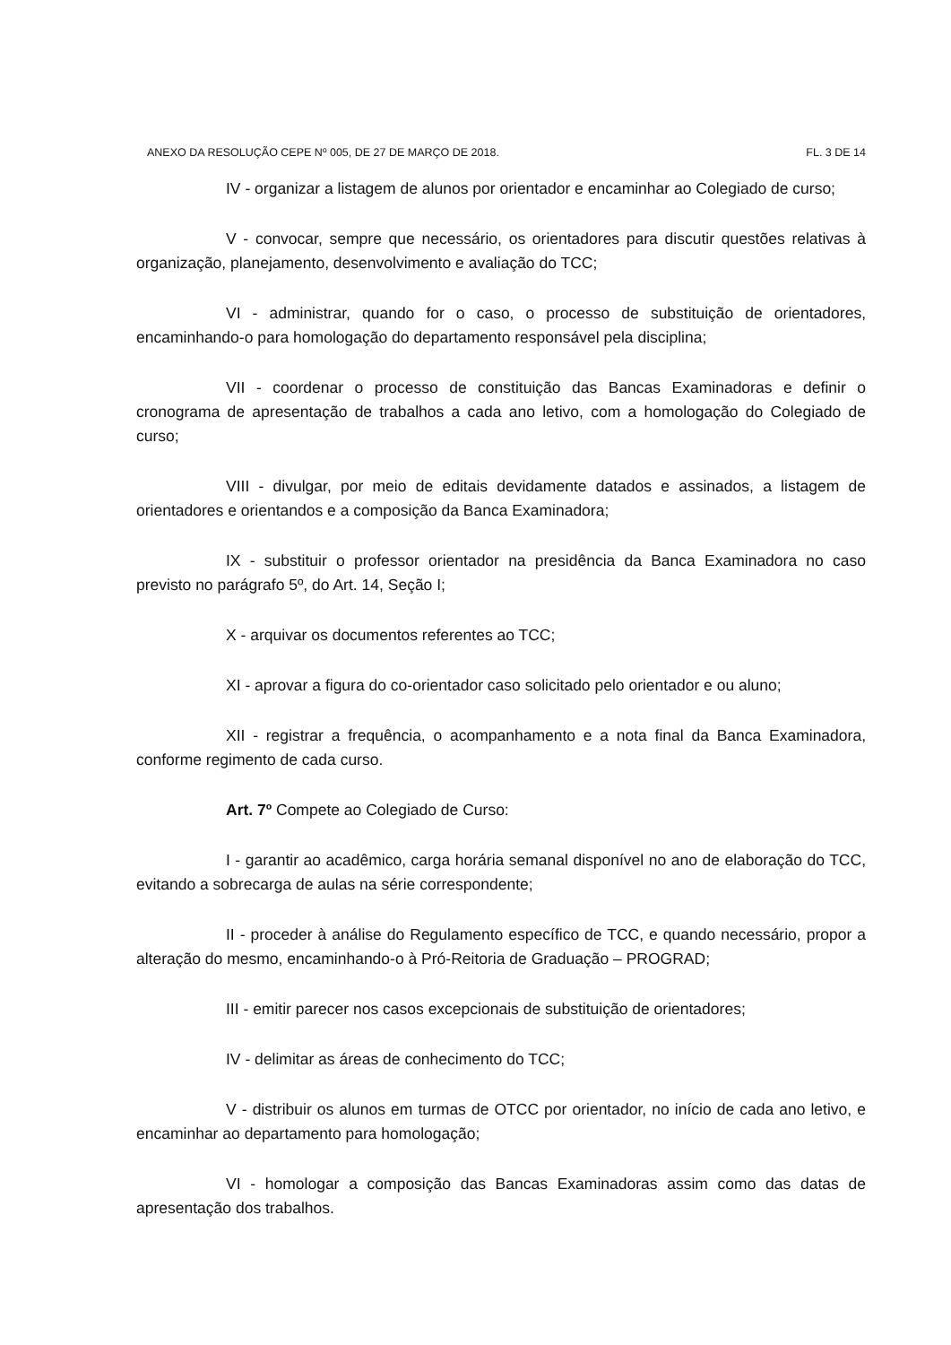ANEXO DA RESOLUÇÃO CEPE Nº 005, DE 27 DE MARÇO DE 2018. FL. 3 DE 14
IV - organizar a listagem de alunos por orientador e encaminhar ao Colegiado de curso;
V - convocar, sempre que necessário, os orientadores para discutir questões relativas à organização, planejamento, desenvolvimento e avaliação do TCC;
VI - administrar, quando for o caso, o processo de substituição de orientadores, encaminhando-o para homologação do departamento responsável pela disciplina;
VII - coordenar o processo de constituição das Bancas Examinadoras e definir o cronograma de apresentação de trabalhos a cada ano letivo, com a homologação do Colegiado de curso;
VIII - divulgar, por meio de editais devidamente datados e assinados, a listagem de orientadores e orientandos e a composição da Banca Examinadora;
IX - substituir o professor orientador na presidência da Banca Examinadora no caso previsto no parágrafo 5º, do Art. 14, Seção I;
X - arquivar os documentos referentes ao TCC;
XI - aprovar a figura do co-orientador caso solicitado pelo orientador e ou aluno;
XII - registrar a frequência, o acompanhamento e a nota final da Banca Examinadora, conforme regimento de cada curso.
Art. 7º Compete ao Colegiado de Curso:
I - garantir ao acadêmico, carga horária semanal disponível no ano de elaboração do TCC, evitando a sobrecarga de aulas na série correspondente;
II - proceder à análise do Regulamento específico de TCC, e quando necessário, propor a alteração do mesmo, encaminhando-o à Pró-Reitoria de Graduação – PROGRAD;
III - emitir parecer nos casos excepcionais de substituição de orientadores;
IV - delimitar as áreas de conhecimento do TCC;
V - distribuir os alunos em turmas de OTCC por orientador, no início de cada ano letivo, e encaminhar ao departamento para homologação;
VI - homologar a composição das Bancas Examinadoras assim como das datas de apresentação dos trabalhos.